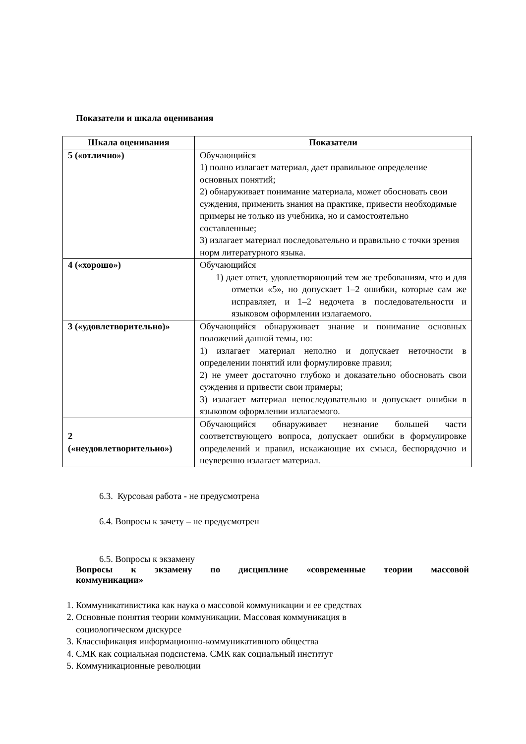Показатели и шкала оценивания
| Шкала оценивания | Показатели |
| --- | --- |
| 5 («отлично») | Обучающийся 1) полно излагает материал, дает правильное определение основных понятий; 2) обнаруживает понимание материала, может обосновать свои суждения, применить знания на практике, привести необходимые примеры не только из учебника, но и самостоятельно составленные; 3) излагает материал последовательно и правильно с точки зрения норм литературного языка. |
| 4 («хорошо») | Обучающийся 1) дает ответ, удовлетворяющий тем же требованиям, что и для отметки «5», но допускает 1–2 ошибки, которые сам же исправляет, и 1–2 недочета в последовательности и языковом оформлении излагаемого. |
| 3 («удовлетворительно)» | Обучающийся обнаруживает знание и понимание основных положений данной темы, но: 1) излагает материал неполно и допускает неточности в определении понятий или формулировке правил; 2) не умеет достаточно глубоко и доказательно обосновать свои суждения и привести свои примеры; 3) излагает материал непоследовательно и допускает ошибки в языковом оформлении излагаемого. |
| 2 («неудовлетворительно») | Обучающийся обнаруживает незнание большей части соответствующего вопроса, допускает ошибки в формулировке определений и правил, искажающие их смысл, беспорядочно и неуверенно излагает материал. |
6.3. Курсовая работа - не предусмотрена
6.4. Вопросы к зачету – не предусмотрен
6.5. Вопросы к экзамену
Вопросы к экзамену по дисциплине «современные теории массовой
коммуникации»
1. Коммуникативистика как наука о массовой коммуникации и ее средствах
2. Основные понятия теории коммуникации. Массовая коммуникация в
социологическом дискурсе
3. Классификация информационно-коммуникативного общества
4. СМК как социальная подсистема. СМК как социальный институт
5. Коммуникационные революции